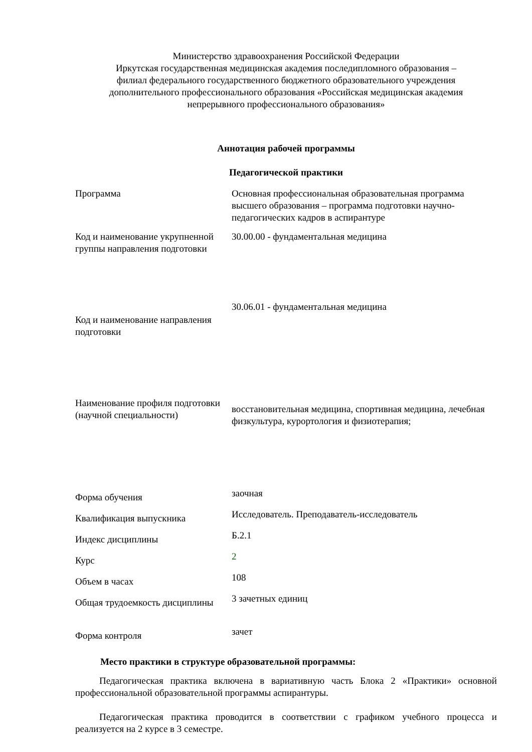Министерство здравоохранения Российской Федерации
Иркутская государственная медицинская академия последипломного образования –
филиал федерального государственного бюджетного образовательного учреждения
дополнительного профессионального образования «Российская медицинская академия
непрерывного профессионального образования»
Аннотация рабочей программы
Педагогической практики
| Программа | Основная профессиональная образовательная программа высшего образования – программа подготовки научно-педагогических кадров в аспирантуре |
| Код и наименование укрупненной группы направления подготовки | 30.00.00 - фундаментальная медицина |
| Код и наименование направления подготовки | 30.06.01 - фундаментальная медицина |
| Наименование профиля подготовки (научной специальности) | восстановительная медицина, спортивная медицина, лечебная физкультура, курортология и физиотерапия; |
| Форма обучения | заочная |
| Квалификация выпускника | Исследователь. Преподаватель-исследователь |
| Индекс дисциплины | Б.2.1 |
| Курс | 2 |
| Объем в часах | 108 |
| Общая трудоемкость дисциплины | 3 зачетных единиц |
| Форма контроля | зачет |
Место практики в структуре образовательной программы:
Педагогическая практика включена в вариативную часть Блока 2 «Практики» основной профессиональной образовательной программы аспирантуры.
Педагогическая практика проводится в соответствии с графиком учебного процесса и реализуется на 2 курсе в 3 семестре.